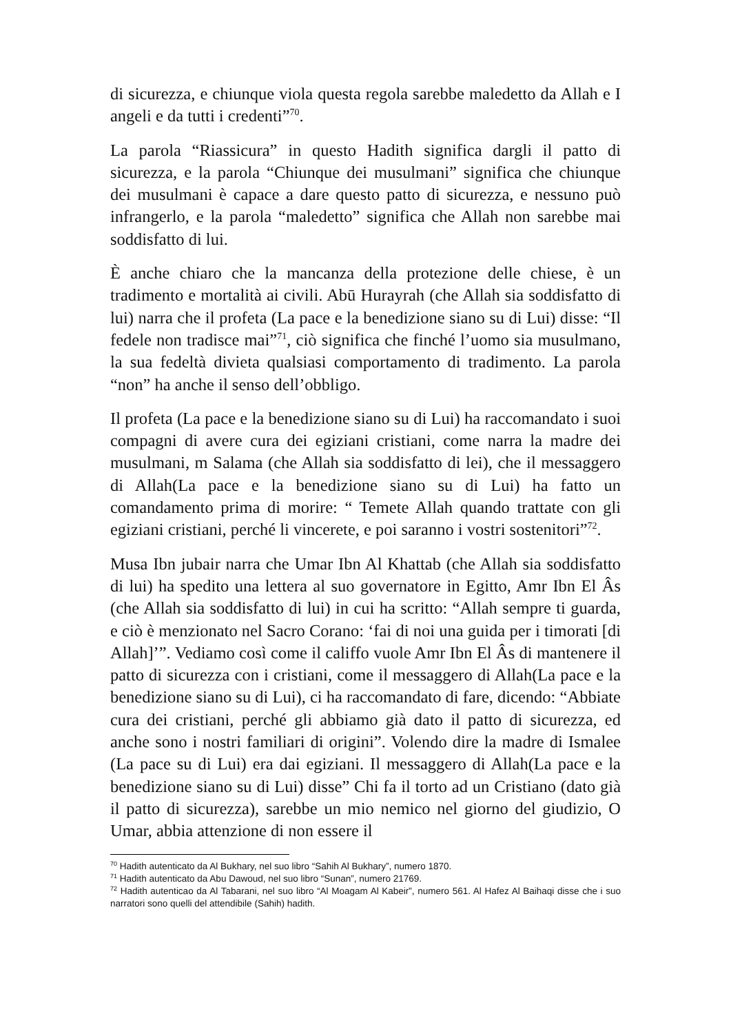di sicurezza, e chiunque viola questa regola sarebbe maledetto da Allah e I angeli e da tutti i credenti”<sup>70</sup>.
La parola “Riassicura” in questo Hadith significa dargli il patto di sicurezza, e la parola “Chiunque dei musulmani” significa che chiunque dei musulmani è capace a dare questo patto di sicurezza, e nessuno può infrangerlo, e la parola “maledetto” significa che Allah non sarebbe mai soddisfatto di lui.
È anche chiaro che la mancanza della protezione delle chiese, è un tradimento e mortalità ai civili. Abū Hurayrah (che Allah sia soddisfatto di lui) narra che il profeta (La pace e la benedizione siano su di Lui) disse: “Il fedele non tradisce mai”<sup>71</sup>, ciò significa che finché l’uomo sia musulmano, la sua fedeltà divieta qualsiasi comportamento di tradimento. La parola “non” ha anche il senso dell’obbligo.
Il profeta (La pace e la benedizione siano su di Lui) ha raccomandato i suoi compagni di avere cura dei egiziani cristiani, come narra la madre dei musulmani, m Salama (che Allah sia soddisfatto di lei), che il messaggero di Allah(La pace e la benedizione siano su di Lui) ha fatto un comandamento prima di morire: “ Temete Allah quando trattate con gli egiziani cristiani, perché li vincerete, e poi saranno i vostri sostenitori”<sup>72</sup>.
Musa Ibn jubair narra che Umar Ibn Al Khattab (che Allah sia soddisfatto di lui) ha spedito una lettera al suo governatore in Egitto, Amr Ibn El Âs (che Allah sia soddisfatto di lui) in cui ha scritto: “Allah sempre ti guarda, e ciò è menzionato nel Sacro Corano: ‘fai di noi una guida per i timorati [di Allah]’”. Vediamo così come il califfo vuole Amr Ibn El Âs di mantenere il patto di sicurezza con i cristiani, come il messaggero di Allah(La pace e la benedizione siano su di Lui), ci ha raccomandato di fare, dicendo: “Abbiate cura dei cristiani, perché gli abbiamo già dato il patto di sicurezza, ed anche sono i nostri familiari di origini”. Volendo dire la madre di Ismalee (La pace su di Lui) era dai egiziani. Il messaggero di Allah(La pace e la benedizione siano su di Lui) disse” Chi fa il torto ad un Cristiano (dato già il patto di sicurezza), sarebbe un mio nemico nel giorno del giudizio, O Umar, abbia attenzione di non essere il
<sup>70</sup> Hadith autenticato da Al Bukhary, nel suo libro “Sahih Al Bukhary”, numero 1870.
<sup>71</sup> Hadith autenticato da Abu Dawoud, nel suo libro “Sunan”, numero 21769.
<sup>72</sup> Hadith autenticao da Al Tabarani, nel suo libro “Al Moagam Al Kabeir”, numero 561. Al Hafez Al Baihaqi disse che i suo narratori sono quelli del attendibile (Sahih) hadith.